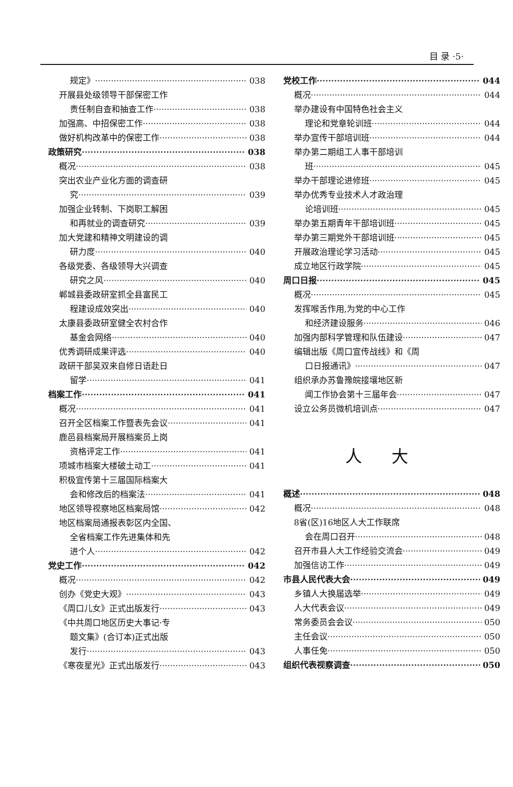目 录 ·5·
规定》 038
开展县处级领导干部保密工作
责任制自查和抽查工作 038
加强高、中招保密工作 038
做好机构改革中的保密工作 038
政策研究 038
概况 038
突出农业产业化方面的调查研
究 039
加强企业转制、下岗职工解困
和再就业的调查研究 039
加大党建和精神文明建设的调
研力度 040
各级党委、各级领导大兴调查
研究之风 040
郸城县委政研室抓全县富民工
程建设成效突出 040
太康县委政研室健全农村合作
基金会网络 040
优秀调研成果评选 040
政研干部吴双来自修日语赴日
留学 041
档案工作 041
概况 041
召开全区档案工作暨表先会议 041
鹿邑县档案局开展档案员上岗
资格评定工作 041
项城市档案大楼破土动工 041
积极宣传第十三届国际档案大
会和修改后的档案法 041
地区领导视察地区档案局馆 042
地区档案局通报表彰区内全国、
全省档案工作先进集体和先
进个人 042
党史工作 042
概况 042
创办《党史大观》 043
《周口儿女》正式出版发行 043
《中共周口地区历史大事记·专
题文集》(合订本)正式出版
发行 043
《寒夜星光》正式出版发行 043
党校工作 044
概况 044
举办建设有中国特色社会主义
理论和党章轮训班 044
举办宣传干部培训班 044
举办第二期组工人事干部培训
班 045
举办干部理论进修班 045
举办优秀专业技术人才政治理
论培训班 045
举办第五期青年干部培训班 045
举办第三期党外干部培训班 045
开展政治理论学习活动 045
成立地区行政学院 045
周口日报 045
概况 045
发挥喉舌作用,为党的中心工作
和经济建设服务 046
加强内部科学管理和队伍建设 047
编辑出版《周口宣传战线》和《周
口日报通讯》 047
组织承办苏鲁豫皖接壤地区新
闻工作协会第十三届年会 047
设立公务员微机培训点 047
人大
概述 048
概况 048
8省(区)16地区人大工作联席
会在周口召开 048
召开市县人大工作经验交流会 049
加强信访工作 049
市县人民代表大会 049
乡镇人大换届选举 049
人大代表会议 049
常务委员会会议 050
主任会议 050
人事任免 050
组织代表视察调查 050